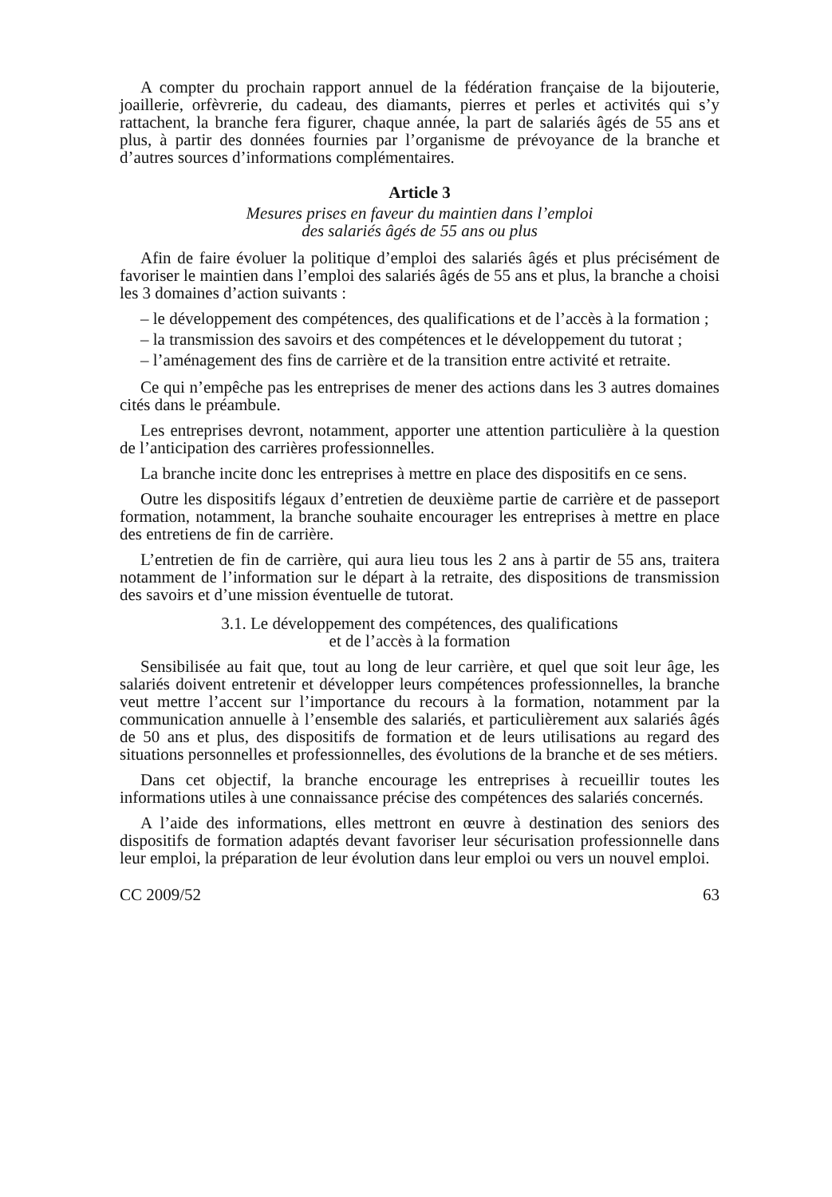A compter du prochain rapport annuel de la fédération française de la bijouterie, joaillerie, orfèvrerie, du cadeau, des diamants, pierres et perles et activités qui s’y rattachent, la branche fera figurer, chaque année, la part de salariés âgés de 55 ans et plus, à partir des données fournies par l’organisme de prévoyance de la branche et d’autres sources d’informations complémentaires.
Article 3
Mesures prises en faveur du maintien dans l’emploi
des salariés âgés de 55 ans ou plus
Afin de faire évoluer la politique d’emploi des salariés âgés et plus précisément de favoriser le maintien dans l’emploi des salariés âgés de 55 ans et plus, la branche a choisi les 3 domaines d’action suivants :
– le développement des compétences, des qualifications et de l’accès à la formation ;
– la transmission des savoirs et des compétences et le développement du tutorat ;
– l’aménagement des fins de carrière et de la transition entre activité et retraite.
Ce qui n’empêche pas les entreprises de mener des actions dans les 3 autres domaines cités dans le préambule.
Les entreprises devront, notamment, apporter une attention particulière à la question de l’anticipation des carrières professionnelles.
La branche incite donc les entreprises à mettre en place des dispositifs en ce sens.
Outre les dispositifs légaux d’entretien de deuxième partie de carrière et de passeport formation, notamment, la branche souhaite encourager les entreprises à mettre en place des entretiens de fin de carrière.
L’entretien de fin de carrière, qui aura lieu tous les 2 ans à partir de 55 ans, traitera notamment de l’information sur le départ à la retraite, des dispositions de transmission des savoirs et d’une mission éventuelle de tutorat.
3.1. Le développement des compétences, des qualifications
et de l’accès à la formation
Sensibilisée au fait que, tout au long de leur carrière, et quel que soit leur âge, les salariés doivent entretenir et développer leurs compétences professionnelles, la branche veut mettre l’accent sur l’importance du recours à la formation, notamment par la communication annuelle à l’ensemble des salariés, et particulièrement aux salariés âgés de 50 ans et plus, des dispositifs de formation et de leurs utilisations au regard des situations personnelles et professionnelles, des évolutions de la branche et de ses métiers.
Dans cet objectif, la branche encourage les entreprises à recueillir toutes les informations utiles à une connaissance précise des compétences des salariés concernés.
A l’aide des informations, elles mettront en œuvre à destination des seniors des dispositifs de formation adaptés devant favoriser leur sécurisation professionnelle dans leur emploi, la préparation de leur évolution dans leur emploi ou vers un nouvel emploi.
CC 2009/52 63